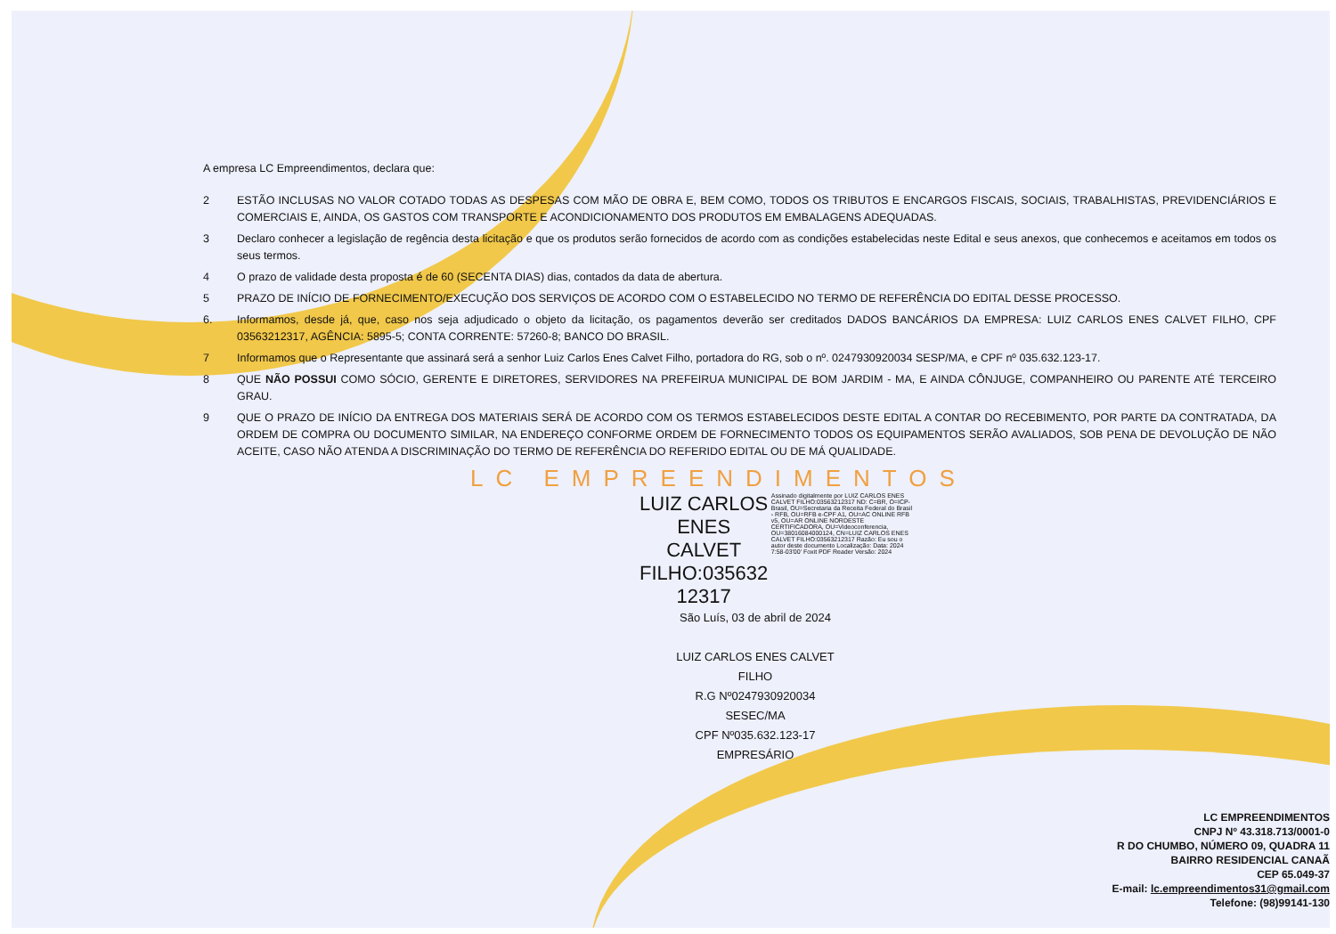A empresa LC Empreendimentos, declara que:
2 ESTÃO INCLUSAS NO VALOR COTADO TODAS AS DESPESAS COM MÃO DE OBRA E, BEM COMO, TODOS OS TRIBUTOS E ENCARGOS FISCAIS, SOCIAIS, TRABALHISTAS, PREVIDENCIÁRIOS E COMERCIAIS E, AINDA, OS GASTOS COM TRANSPORTE E ACONDICIONAMENTO DOS PRODUTOS EM EMBALAGENS ADEQUADAS.
3 Declaro conhecer a legislação de regência desta licitação e que os produtos serão fornecidos de acordo com as condições estabelecidas neste Edital e seus anexos, que conhecemos e aceitamos em todos os seus termos.
4 O prazo de validade desta proposta é de 60 (SECENTA DIAS) dias, contados da data de abertura.
5 PRAZO DE INÍCIO DE FORNECIMENTO/EXECUÇÃO DOS SERVIÇOS DE ACORDO COM O ESTABELECIDO NO TERMO DE REFERÊNCIA DO EDITAL DESSE PROCESSO.
6. Informamos, desde já, que, caso nos seja adjudicado o objeto da licitação, os pagamentos deverão ser creditados DADOS BANCÁRIOS DA EMPRESA: LUIZ CARLOS ENES CALVET FILHO, CPF 03563212317, AGÊNCIA: 5895-5; CONTA CORRENTE: 57260-8; BANCO DO BRASIL.
7 Informamos que o Representante que assinará será a senhor Luiz Carlos Enes Calvet Filho, portadora do RG, sob o nº. 0247930920034 SESP/MA, e CPF nº 035.632.123-17.
8 QUE NÃO POSSUI COMO SÓCIO, GERENTE E DIRETORES, SERVIDORES NA PREFEIRUA MUNICIPAL DE BOM JARDIM - MA, E AINDA CÔNJUGE, COMPANHEIRO OU PARENTE ATÉ TERCEIRO GRAU.
9 QUE O PRAZO DE INÍCIO DA ENTREGA DOS MATERIAIS SERÁ DE ACORDO COM OS TERMOS ESTABELECIDOS DESTE EDITAL A CONTAR DO RECEBIMENTO, POR PARTE DA CONTRATADA, DA ORDEM DE COMPRA OU DOCUMENTO SIMILAR, NA ENDEREÇO CONFORME ORDEM DE FORNECIMENTO TODOS OS EQUIPAMENTOS SERÃO AVALIADOS, SOB PENA DE DEVOLUÇÃO DE NÃO ACEITE, CASO NÃO ATENDA A DISCRIMINAÇÃO DO TERMO DE REFERÊNCIA DO REFERIDO EDITAL OU DE MÁ QUALIDADE.
LC EMPREENDIMENTOS
LUIZ CARLOS
ENES
CALVET
FILHO:035632
12317
Assinado digitalmente por LUIZ CARLOS ENES CALVET FILHO:03563212317 ND: C=BR, O=ICP-Brasil, OU=Secretaria da Receita Federal do Brasil - RFB, OU=RFB e-CPF A1, OU=AC ONLINE RFB v5, OU=AR ONLINE NORDESTE CERTIFICADORA, OU=Videoconferencia, OU=38016084000124, CN=LUIZ CARLOS ENES CALVET FILHO:03563212317 Razão: Eu sou o autor deste documento Localização: Data: 2024 7:58-03'00' Foxit PDF Reader Versão: 2024
São Luís, 03 de abril de 2024
LUIZ CARLOS ENES CALVET FILHO
R.G Nº0247930920034 SESEC/MA
CPF Nº035.632.123-17
EMPRESÁRIO
LC EMPREENDIMENTOS
CNPJ Nº 43.318.713/0001-0
R DO CHUMBO, NÚMERO 09, QUADRA 11
BAIRRO RESIDENCIAL CANAÃ
CEP 65.049-37
E-mail: lc.empreendimentos31@gmail.com
Telefone: (98)99141-130